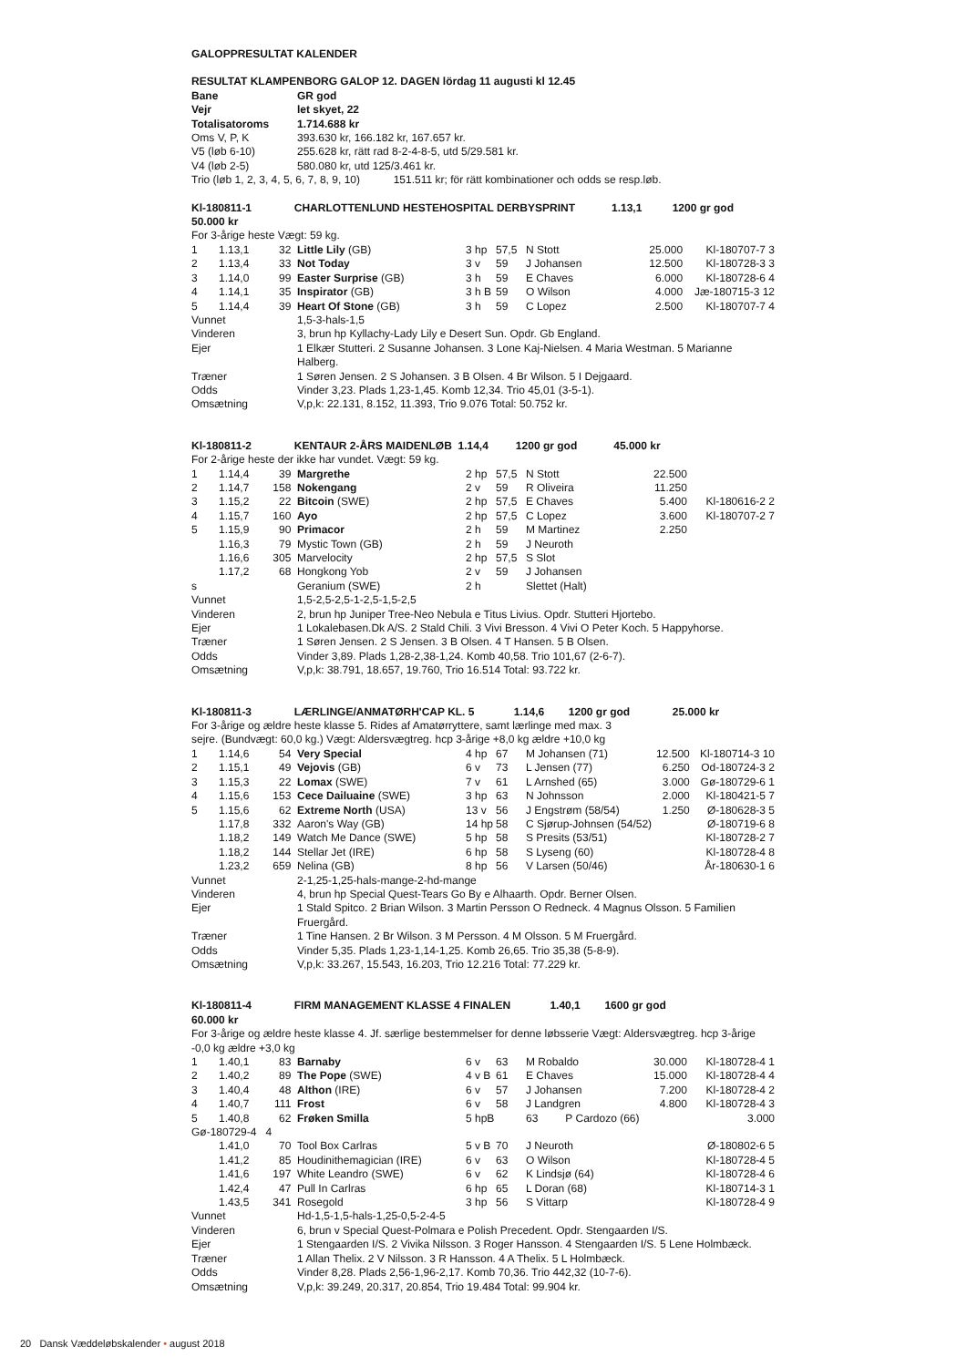GALOPPRESULTAT KALENDER
RESULTAT KLAMPENBORG GALOP 12. DAGEN lördag 11 augusti kl 12.45
| Bane | GR god |
| Vejr | let skyet, 22 |
| Totalisatoroms | 1.714.688 kr |
| Oms V, P, K | 393.630 kr, 166.182 kr, 167.657 kr. |
| V5 (løb 6-10) | 255.628 kr, rätt rad 8-2-4-8-5, utd 5/29.581 kr. |
| V4 (løb 2-5) | 580.080 kr, utd 125/3.461 kr. |
Trio (løb 1, 2, 3, 4, 5, 6, 7, 8, 9, 10) 151.511 kr; för rätt kombinationer och odds se resp.løb.
Kl-180811-1 CHARLOTTENLUND HESTEHOSPITAL DERBYSPRINT 1.13,1 1200 gr god
50.000 kr
For 3-årige heste Vægt: 59 kg.
| 1 | 1.13,1 | 32 | Little Lily (GB) | 3 hp | 57,5 | N Stott | 25.000 | Kl-180707-7 3 |
| 2 | 1.13,4 | 33 | Not Today | 3 v | 59 | J Johansen | 12.500 | Kl-180728-3 3 |
| 3 | 1.14,0 | 99 | Easter Surprise (GB) | 3 h | 59 | E Chaves | 6.000 | Kl-180728-6 4 |
| 4 | 1.14,1 | 35 | Inspirator (GB) | 3 h B | 59 | O Wilson | 4.000 | Jæ-180715-3 12 |
| 5 | 1.14,4 | 39 | Heart Of Stone (GB) | 3 h | 59 | C Lopez | 2.500 | Kl-180707-7 4 |
| Vunnet | 1,5-3-hals-1,5 |
| Vinderen | 3, brun hp Kyllachy-Lady Lily e Desert Sun. Opdr. Gb England. |
| Ejer | 1 Elkær Stutteri. 2 Susanne Johansen. 3 Lone Kaj-Nielsen. 4 Maria Westman. 5 Marianne Halberg. |
| Træner | 1 Søren Jensen. 2 S Johansen. 3 B Olsen. 4 Br Wilson. 5 I Dejgaard. |
| Odds | Vinder 3,23. Plads 1,23-1,45. Komb 12,34. Trio 45,01 (3-5-1). |
| Omsætning | V,p,k: 22.131, 8.152, 11.393, Trio 9.076 Total: 50.752 kr. |
Kl-180811-2 KENTAUR 2-ÅRS MAIDENLØB 1.14,4 1200 gr god 45.000 kr
For 2-årige heste der ikke har vundet. Vægt: 59 kg.
| 1 | 1.14,4 | 39 | Margrethe | 2 hp | 57,5 | N Stott | 22.500 | |
| 2 | 1.14,7 | 158 | Nokengang | 2 v | 59 | R Oliveira | 11.250 | |
| 3 | 1.15,2 | 22 | Bitcoin (SWE) | 2 hp | 57,5 | E Chaves | 5.400 | Kl-180616-2 2 |
| 4 | 1.15,7 | 160 | Ayo | 2 hp | 57,5 | C Lopez | 3.600 | Kl-180707-2 7 |
| 5 | 1.15,9 | 90 | Primacor | 2 h | 59 | M Martinez | 2.250 | |
| | 1.16,3 | 79 | Mystic Town (GB) | 2 h | 59 | J Neuroth | | |
| | 1.16,6 | 305 | Marvelocity | 2 hp | 57,5 | S Slot | | |
| | 1.17,2 | 68 | Hongkong Yob | 2 v | 59 | J Johansen | | |
| s | | | Geranium (SWE) | 2 h | | Slettet (Halt) | | |
| Vunnet | 1,5-2,5-2,5-1-2,5-1,5-2,5 |
| Vinderen | 2, brun hp Juniper Tree-Neo Nebula e Titus Livius. Opdr. Stutteri Hjortebo. |
| Ejer | 1 Lokalebasen.Dk A/S. 2 Stald Chili. 3 Vivi Bresson. 4 Vivi O Peter Koch. 5 Happyhorse. |
| Træner | 1 Søren Jensen. 2 S Jensen. 3 B Olsen. 4 T Hansen. 5 B Olsen. |
| Odds | Vinder 3,89. Plads 1,28-2,38-1,24. Komb 40,58. Trio 101,67 (2-6-7). |
| Omsætning | V,p,k: 38.791, 18.657, 19.760, Trio 16.514 Total: 93.722 kr. |
Kl-180811-3 LÆRLINGE/ANMATØRH'CAP KL. 5 1.14,6 1200 gr god 25.000 kr
For 3-årige og ældre heste klasse 5. Rides af Amatørryttere, samt lærlinge med max. 3
sejre. (Bundvægt: 60,0 kg.) Vægt: Aldersvægtreg. hcp 3-årige +8,0 kg ældre +10,0 kg
| 1 | 1.14,6 | 54 | Very Special | 4 hp | 67 | M Johansen (71) | 12.500 | Kl-180714-3 10 |
| 2 | 1.15,1 | 49 | Vejovis (GB) | 6 v | 73 | L Jensen (77) | 6.250 | Od-180724-3 2 |
| 3 | 1.15,3 | 22 | Lomax (SWE) | 7 v | 61 | L Arnshed (65) | 3.000 | Gø-180729-6 1 |
| 4 | 1.15,6 | 153 | Cece Dailuaine (SWE) | 3 hp | 63 | N Johnsson | 2.000 | Kl-180421-5 7 |
| 5 | 1.15,6 | 62 | Extreme North (USA) | 13 v | 56 | J Engstrøm (58/54) | 1.250 | Ø-180628-3 5 |
| | 1.17,8 | 332 | Aaron's Way (GB) | 14 hp | 58 | C Sjørup-Johnsen (54/52) | | Ø-180719-6 8 |
| | 1.18,2 | 149 | Watch Me Dance (SWE) | 5 hp | 58 | S Presits (53/51) | | Kl-180728-2 7 |
| | 1.18,2 | 144 | Stellar Jet (IRE) | 6 hp | 58 | S Lyseng (60) | | Kl-180728-4 8 |
| | 1.23,2 | 659 | Nelina (GB) | 8 hp | 56 | V Larsen (50/46) | | År-180630-1 6 |
| Vunnet | 2-1,25-1,25-hals-mange-2-hd-mange |
| Vinderen | 4, brun hp Special Quest-Tears Go By e Alhaarth. Opdr. Berner Olsen. |
| Ejer | 1 Stald Spitco. 2 Brian Wilson. 3 Martin Persson O Redneck. 4 Magnus Olsson. 5 Familien Fruergård. |
| Træner | 1 Tine Hansen. 2 Br Wilson. 3 M Persson. 4 M Olsson. 5 M Fruergård. |
| Odds | Vinder 5,35. Plads 1,23-1,14-1,25. Komb 26,65. Trio 35,38 (5-8-9). |
| Omsætning | V,p,k: 33.267, 15.543, 16.203, Trio 12.216 Total: 77.229 kr. |
Kl-180811-4 FIRM MANAGEMENT KLASSE 4 FINALEN 1.40,1 1600 gr god
60.000 kr
For 3-årige og ældre heste klasse 4. Jf. særlige bestemmelser for denne løbsserie Vægt: Aldersvægtreg. hcp 3-årige -0,0 kg ældre +3,0 kg
| 1 | 1.40,1 | 83 | Barnaby | 6 v | 63 | M Robaldo | 30.000 | Kl-180728-4 1 |
| 2 | 1.40,2 | 89 | The Pope (SWE) | 4 v B | 61 | E Chaves | 15.000 | Kl-180728-4 4 |
| 3 | 1.40,4 | 48 | Althon (IRE) | 6 v | 57 | J Johansen | 7.200 | Kl-180728-4 2 |
| 4 | 1.40,7 | 111 | Frost | 6 v | 58 | J Landgren | 4.800 | Kl-180728-4 3 |
| 5 | 1.40,8 | 62 | Frøken Smilla | 5 hpB | | 63 P Cardozo (66) | | 3.000 |
| Gø-180729-4 4 | | | | | | | | |
| | 1.41,0 | 70 | Tool Box Carlras | 5 v B | 70 | J Neuroth | | Ø-180802-6 5 |
| | 1.41,2 | 85 | Houdinithemagician (IRE) | 6 v | 63 | O Wilson | | Kl-180728-4 5 |
| | 1.41,6 | 197 | White Leandro (SWE) | 6 v | 62 | K Lindsjø (64) | | Kl-180728-4 6 |
| | 1.42,4 | 47 | Pull In Carlras | 6 hp | 65 | L Doran (68) | | Kl-180714-3 1 |
| | 1.43,5 | 341 | Rosegold | 3 hp | 56 | S Vittarp | | Kl-180728-4 9 |
| Vunnet | Hd-1,5-1,5-hals-1,25-0,5-2-4-5 |
| Vinderen | 6, brun v Special Quest-Polmara e Polish Precedent. Opdr. Stengaarden I/S. |
| Ejer | 1 Stengaarden I/S. 2 Vivika Nilsson. 3 Roger Hansson. 4 Stengaarden I/S. 5 Lene Holmbæck. |
| Træner | 1 Allan Thelix. 2 V Nilsson. 3 R Hansson. 4 A Thelix. 5 L Holmbæck. |
| Odds | Vinder 8,28. Plads 2,56-1,96-2,17. Komb 70,36. Trio 442,32 (10-7-6). |
| Omsætning | V,p,k: 39.249, 20.317, 20.854, Trio 19.484 Total: 99.904 kr. |
20 Dansk Væddeløbskalender • august 2018